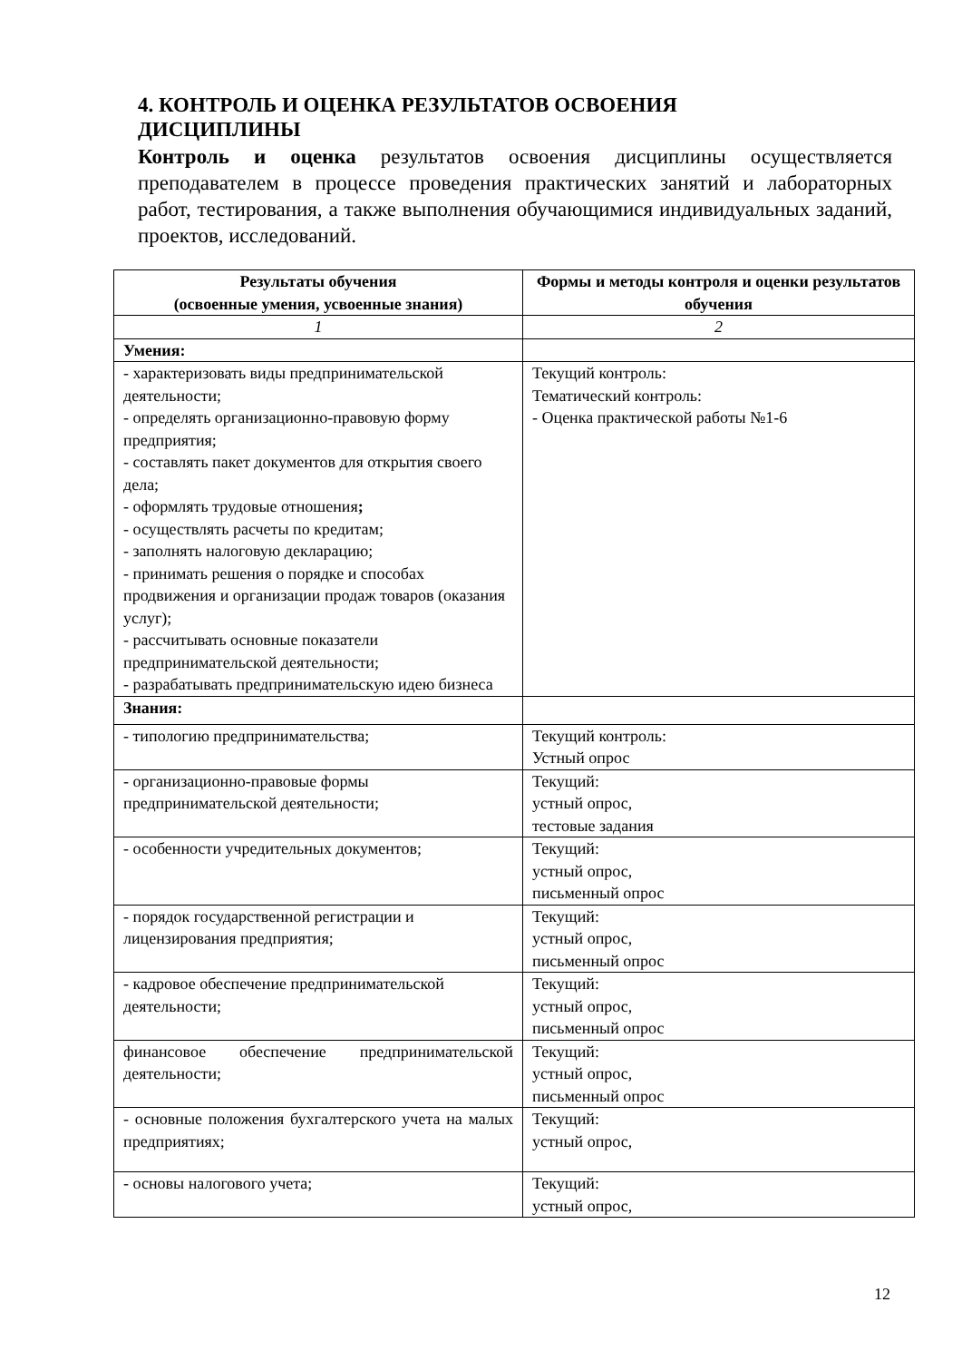4. КОНТРОЛЬ И ОЦЕНКА РЕЗУЛЬТАТОВ ОСВОЕНИЯ ДИСЦИПЛИНЫ
Контроль и оценка результатов освоения дисциплины осуществляется преподавателем в процессе проведения практических занятий и лабораторных работ, тестирования, а также выполнения обучающимися индивидуальных заданий, проектов, исследований.
| Результаты обучения (освоенные умения, усвоенные знания) | Формы и методы контроля и оценки результатов обучения |
| --- | --- |
| 1 | 2 |
| Умения: | |
| - характеризовать виды предпринимательской деятельности; - определять организационно-правовую форму предприятия; - составлять пакет документов для открытия своего дела; - оформлять трудовые отношения ; - осуществлять расчеты по кредитам; - заполнять налоговую декларацию; - принимать решения о порядке и способах продвижения и организации продаж товаров (оказания услуг); - рассчитывать основные показатели предпринимательской деятельности; - разрабатывать предпринимательскую идею бизнеса | Текущий контроль: Тематический контроль: - Оценка практической работы №1-6 |
| Знания: | |
| - типологию предпринимательства; | Текущий контроль: Устный опрос |
| - организационно-правовые формы предпринимательской деятельности; | Текущий: устный опрос, тестовые задания |
| - особенности учредительных документов; | Текущий: устный опрос, письменный опрос |
| - порядок государственной регистрации и лицензирования предприятия; | Текущий: устный опрос, письменный опрос |
| - кадровое обеспечение предпринимательской деятельности; | Текущий: устный опрос, письменный опрос |
| финансовое обеспечение предпринимательской деятельности; | Текущий: устный опрос, письменный опрос |
| - основные положения бухгалтерского учета на малых предприятиях; | Текущий: устный опрос, |
| - основы налогового учета; | Текущий: устный опрос, |
12